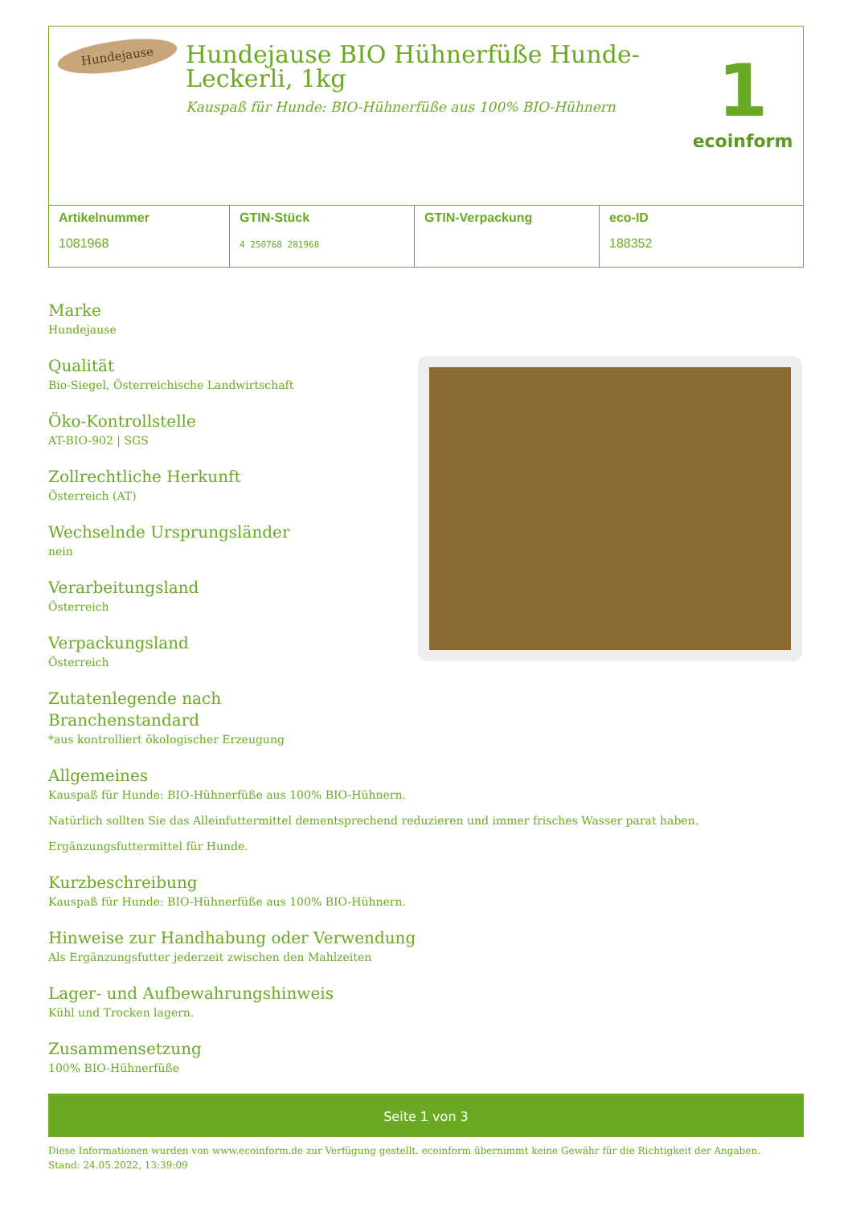Hundejause
Hundejause BIO Hühnerfüße Hunde-Leckerli, 1kg
Kauspaß für Hunde: BIO-Hühnerfüße aus 100% BIO-Hühnern
1
ecoinform
| Artikelnummer 1081968 | GTIN-Stück 4 250768 281968 | GTIN-Verpackung | eco-ID 188352 |
Marke
Hundejause
Qualität
Bio-Siegel, Österreichische Landwirtschaft
Öko-Kontrollstelle
AT-BIO-902 | SGS
Zollrechtliche Herkunft
Österreich (AT)
Wechselnde Ursprungsländer
nein
Verarbeitungsland
Österreich
Verpackungsland
Österreich
Zutatenlegende nach
Branchenstandard
*aus kontrolliert ökologischer Erzeugung
Allgemeines
Kauspaß für Hunde: BIO-Hühnerfüße aus 100% BIO-Hühnern.
Natürlich sollten Sie das Alleinfuttermittel dementsprechend reduzieren und immer frisches Wasser parat haben.
Ergänzungsfuttermittel für Hunde.
Kurzbeschreibung
Kauspaß für Hunde: BIO-Hühnerfüße aus 100% BIO-Hühnern.
Hinweise zur Handhabung oder Verwendung
Als Ergänzungsfutter jederzeit zwischen den Mahlzeiten
Lager- und Aufbewahrungshinweis
Kühl und Trocken lagern.
Zusammensetzung
100% BIO-Hühnerfüße
Seite 1 von 3
Diese Informationen wurden von www.ecoinform.de zur Verfügung gestellt. ecoinform übernimmt keine Gewähr für die Richtigkeit der Angaben.
Stand: 24.05.2022, 13:39:09